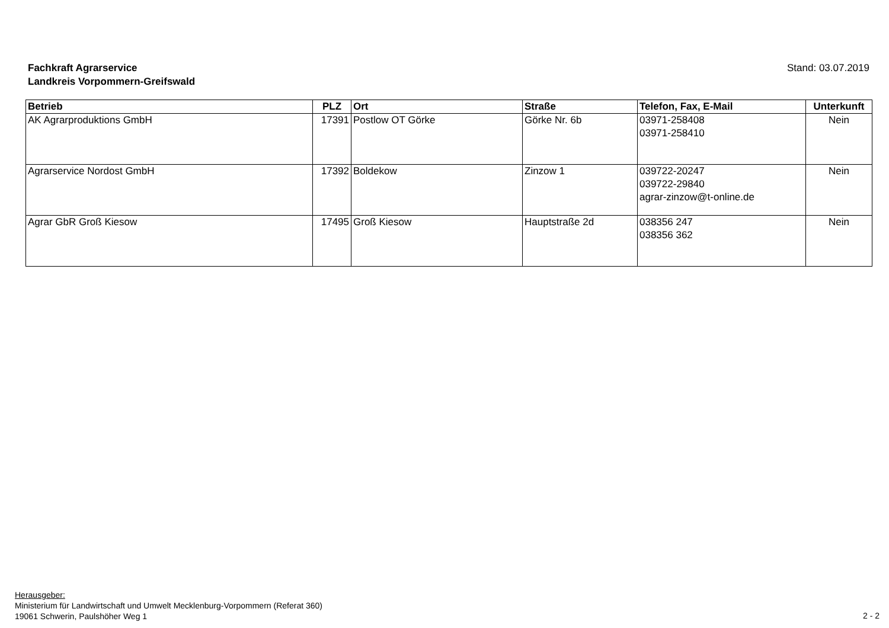Fachkraft Agrarservice
Landkreis Vorpommern-Greifswald
Stand: 03.07.2019
| Betrieb | PLZ | Ort | Straße | Telefon, Fax, E-Mail | Unterkunft |
| --- | --- | --- | --- | --- | --- |
| AK Agrarproduktions GmbH | 17391 | Postlow OT Görke | Görke Nr. 6b | 03971-258408 03971-258410 | Nein |
| Agrarservice Nordost GmbH | 17392 | Boldekow | Zinzow 1 | 039722-20247 039722-29840 agrar-zinzow@t-online.de | Nein |
| Agrar GbR Groß Kiesow | 17495 | Groß Kiesow | Hauptstraße 2d | 038356 247 038356 362 | Nein |
Herausgeber:
Ministerium für Landwirtschaft und Umwelt Mecklenburg-Vorpommern (Referat 360)
19061 Schwerin, Paulshöher Weg 1
2 - 2